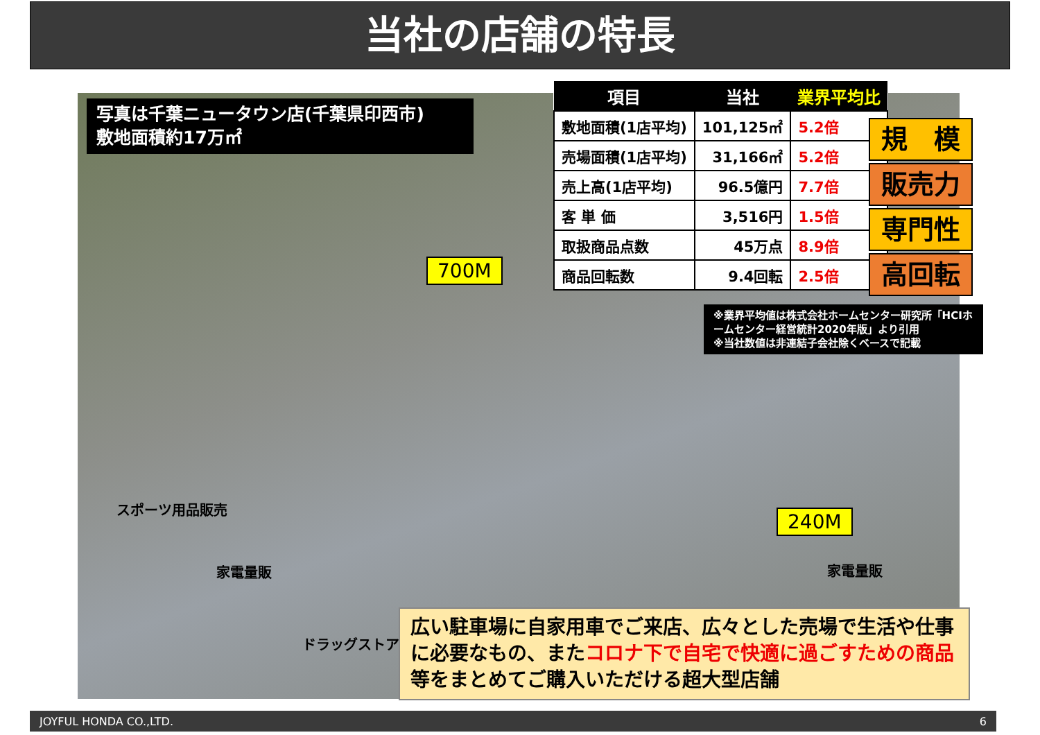当社の店舗の特長
写真は千葉ニュータウン店(千葉県印西市)
敷地面積約17万㎡
| 項目 | 当社 | 業界平均比 |
| --- | --- | --- |
| 敷地面積(1店平均) | 101,125㎡ | 5.2倍 |
| 売場面積(1店平均) | 31,166㎡ | 5.2倍 |
| 売上高(1店平均) | 96.5億円 | 7.7倍 |
| 客 単 価 | 3,516円 | 1.5倍 |
| 取扱商品点数 | 45万点 | 8.9倍 |
| 商品回転数 | 9.4回転 | 2.5倍 |
規　模
販売力
専門性
高回転
※業界平均値は株式会社ホームセンター研究所「HCIホームセンター経営統計2020年版」より引用
※当社数値は非連結子会社除くベースで記載
700M
240M
スポーツ用品販売
家電量販 家電量販
ドラッグストア
広い駐車場に自家用車でご来店、広々とした売場で生活や仕事に必要なもの、またコロナ下で自宅で快適に過ごすための商品等をまとめてご購入いただける超大型店舗
JOYFUL HONDA CO.,LTD. 6